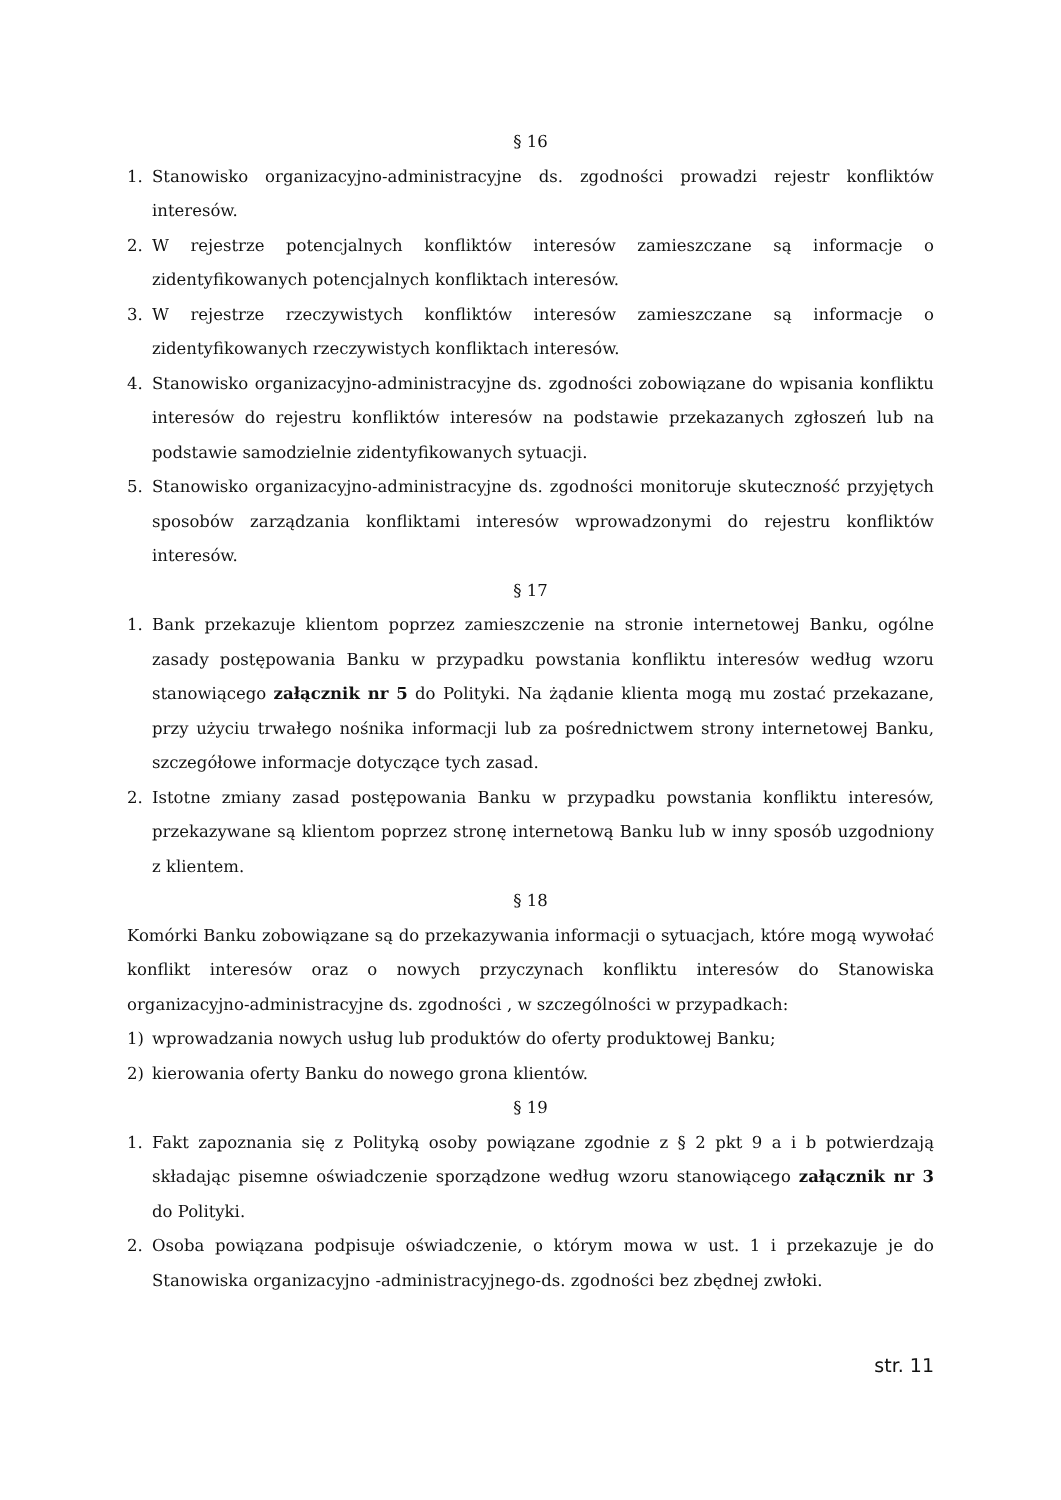§ 16
1. Stanowisko organizacyjno-administracyjne ds. zgodności prowadzi rejestr konfliktów interesów.
2. W rejestrze potencjalnych konfliktów interesów zamieszczane są informacje o zidentyfikowanych potencjalnych konfliktach interesów.
3. W rejestrze rzeczywistych konfliktów interesów zamieszczane są informacje o zidentyfikowanych rzeczywistych konfliktach interesów.
4. Stanowisko organizacyjno-administracyjne ds. zgodności zobowiązane do wpisania konfliktu interesów do rejestru konfliktów interesów na podstawie przekazanych zgłoszeń lub na podstawie samodzielnie zidentyfikowanych sytuacji.
5. Stanowisko organizacyjno-administracyjne ds. zgodności monitoruje skuteczność przyjętych sposobów zarządzania konfliktami interesów wprowadzonymi do rejestru konfliktów interesów.
§ 17
1. Bank przekazuje klientom poprzez zamieszczenie na stronie internetowej Banku, ogólne zasady postępowania Banku w przypadku powstania konfliktu interesów według wzoru stanowiącego załącznik nr 5 do Polityki. Na żądanie klienta mogą mu zostać przekazane, przy użyciu trwałego nośnika informacji lub za pośrednictwem strony internetowej Banku, szczegółowe informacje dotyczące tych zasad.
2. Istotne zmiany zasad postępowania Banku w przypadku powstania konfliktu interesów, przekazywane są klientom poprzez stronę internetową Banku lub w inny sposób uzgodniony z klientem.
§ 18
Komórki Banku zobowiązane są do przekazywania informacji o sytuacjach, które mogą wywołać konflikt interesów oraz o nowych przyczynach konfliktu interesów do Stanowiska organizacyjno-administracyjne ds. zgodności , w szczególności w przypadkach:
1) wprowadzania nowych usług lub produktów do oferty produktowej Banku;
2) kierowania oferty Banku do nowego grona klientów.
§ 19
1. Fakt zapoznania się z Polityką osoby powiązane zgodnie z § 2 pkt 9 a i b potwierdzają składając pisemne oświadczenie sporządzone według wzoru stanowiącego załącznik nr 3 do Polityki.
2. Osoba powiązana podpisuje oświadczenie, o którym mowa w ust. 1 i przekazuje je do Stanowiska organizacyjno -administracyjnego-ds. zgodności bez zbędnej zwłoki.
str. 11